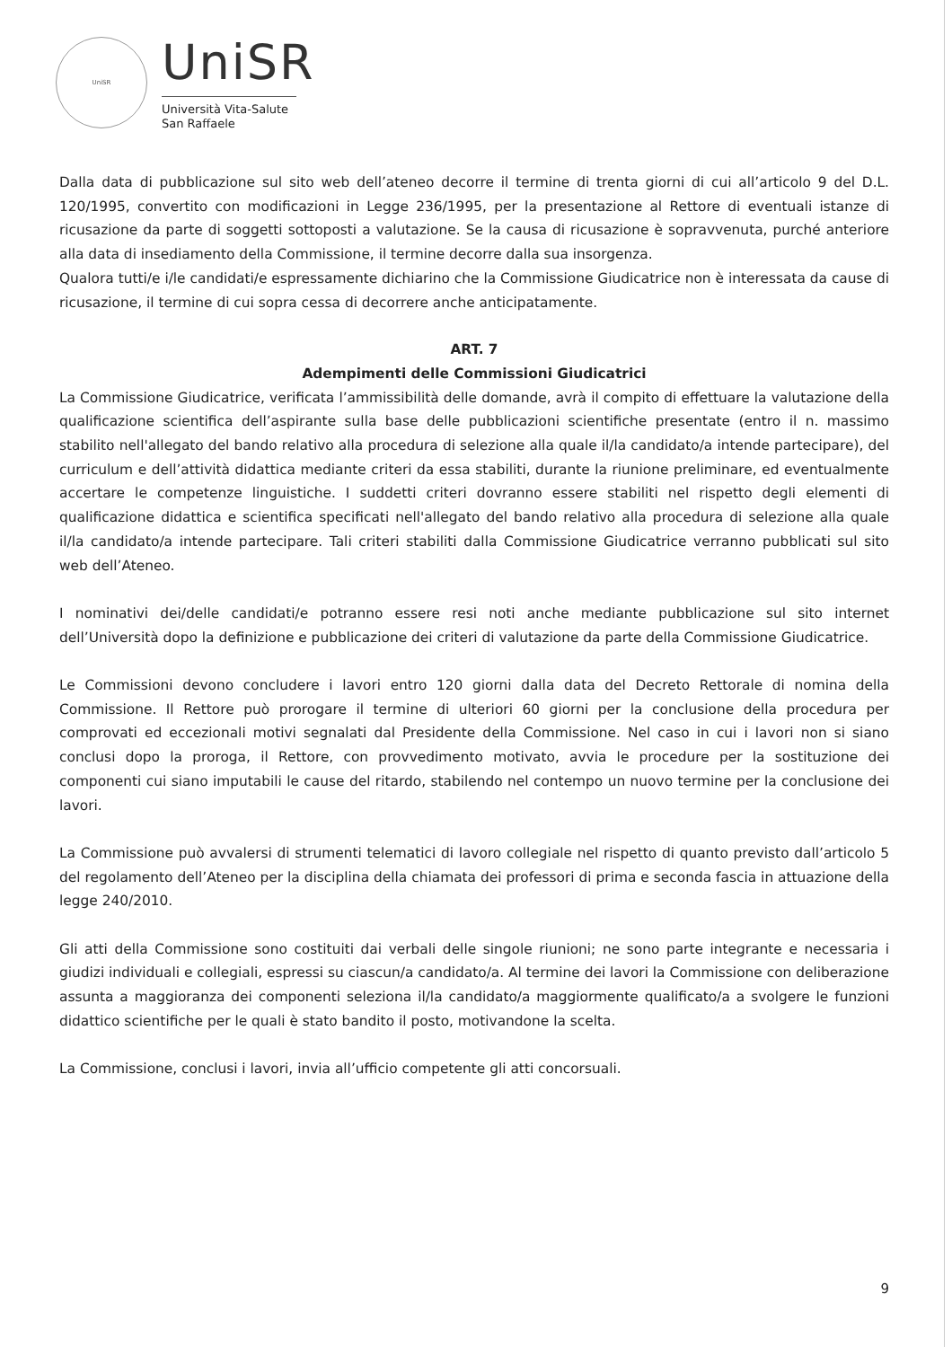UniSR
UniSR
Università Vita-Salute
San Raffaele
Dalla data di pubblicazione sul sito web dell’ateneo decorre il termine di trenta giorni di cui all’articolo 9 del D.L. 120/1995, convertito con modificazioni in Legge 236/1995, per la presentazione al Rettore di eventuali istanze di ricusazione da parte di soggetti sottoposti a valutazione. Se la causa di ricusazione è sopravvenuta, purché anteriore alla data di insediamento della Commissione, il termine decorre dalla sua insorgenza.
Qualora tutti/e i/le candidati/e espressamente dichiarino che la Commissione Giudicatrice non è interessata da cause di ricusazione, il termine di cui sopra cessa di decorrere anche anticipatamente.
ART. 7
Adempimenti delle Commissioni Giudicatrici
La Commissione Giudicatrice, verificata l’ammissibilità delle domande, avrà il compito di effettuare la valutazione della qualificazione scientifica dell’aspirante sulla base delle pubblicazioni scientifiche presentate (entro il n. massimo stabilito nell'allegato del bando relativo alla procedura di selezione alla quale il/la candidato/a intende partecipare), del curriculum e dell’attività didattica mediante criteri da essa stabiliti, durante la riunione preliminare, ed eventualmente accertare le competenze linguistiche. I suddetti criteri dovranno essere stabiliti nel rispetto degli elementi di qualificazione didattica e scientifica specificati nell'allegato del bando relativo alla procedura di selezione alla quale il/la candidato/a intende partecipare. Tali criteri stabiliti dalla Commissione Giudicatrice verranno pubblicati sul sito web dell’Ateneo.
I nominativi dei/delle candidati/e potranno essere resi noti anche mediante pubblicazione sul sito internet dell’Università dopo la definizione e pubblicazione dei criteri di valutazione da parte della Commissione Giudicatrice.
Le Commissioni devono concludere i lavori entro 120 giorni dalla data del Decreto Rettorale di nomina della Commissione. Il Rettore può prorogare il termine di ulteriori 60 giorni per la conclusione della procedura per comprovati ed eccezionali motivi segnalati dal Presidente della Commissione. Nel caso in cui i lavori non si siano conclusi dopo la proroga, il Rettore, con provvedimento motivato, avvia le procedure per la sostituzione dei componenti cui siano imputabili le cause del ritardo, stabilendo nel contempo un nuovo termine per la conclusione dei lavori.
La Commissione può avvalersi di strumenti telematici di lavoro collegiale nel rispetto di quanto previsto dall’articolo 5 del regolamento dell’Ateneo per la disciplina della chiamata dei professori di prima e seconda fascia in attuazione della legge 240/2010.
Gli atti della Commissione sono costituiti dai verbali delle singole riunioni; ne sono parte integrante e necessaria i giudizi individuali e collegiali, espressi su ciascun/a candidato/a. Al termine dei lavori la Commissione con deliberazione assunta a maggioranza dei componenti seleziona il/la candidato/a maggiormente qualificato/a a svolgere le funzioni didattico scientifiche per le quali è stato bandito il posto, motivandone la scelta.
La Commissione, conclusi i lavori, invia all’ufficio competente gli atti concorsuali.
9